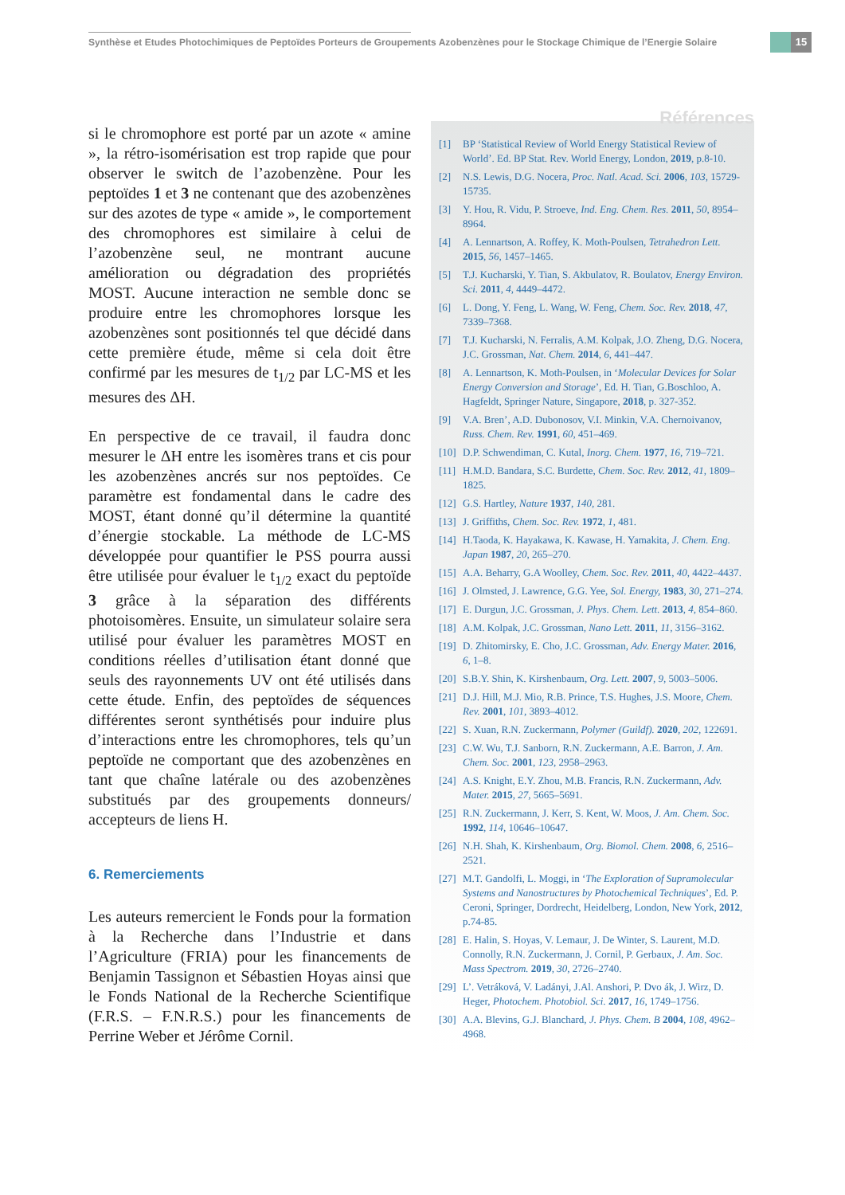Synthèse et Etudes Photochimiques de Peptoïdes Porteurs de Groupements Azobenzènes pour le Stockage Chimique de l’Energie Solaire
15
si le chromophore est porté par un azote « amine », la rétro-isomérisation est trop rapide que pour observer le switch de l’azobenzène. Pour les peptoïdes 1 et 3 ne contenant que des azobenzènes sur des azotes de type « amide », le comportement des chromophores est similaire à celui de l’azobenzène seul, ne montrant aucune amélioration ou dégradation des propriétés MOST. Aucune interaction ne semble donc se produire entre les chromophores lorsque les azobenzènes sont positionnés tel que décidé dans cette première étude, même si cela doit être confirmé par les mesures de t<sub>1/2</sub> par LC-MS et les mesures des ΔH.
En perspective de ce travail, il faudra donc mesurer le ΔH entre les isomères trans et cis pour les azobenzènes ancrés sur nos peptoïdes. Ce paramètre est fondamental dans le cadre des MOST, étant donné qu’il détermine la quantité d’énergie stockable. La méthode de LC-MS développée pour quantifier le PSS pourra aussi être utilisée pour évaluer le t<sub>1/2</sub> exact du peptoïde 3 grâce à la séparation des différents photoisomères. Ensuite, un simulateur solaire sera utilisé pour évaluer les paramètres MOST en conditions réelles d’utilisation étant donné que seuls des rayonnements UV ont été utilisés dans cette étude. Enfin, des peptoïdes de séquences différentes seront synthétisés pour induire plus d’interactions entre les chromophores, tels qu’un peptoïde ne comportant que des azobenzènes en tant que chaîne latérale ou des azobenzènes substitués par des groupements donneurs/ accepteurs de liens H.
6. Remerciements
Les auteurs remercient le Fonds pour la formation à la Recherche dans l’Industrie et dans l’Agriculture (FRIA) pour les financements de Benjamin Tassignon et Sébastien Hoyas ainsi que le Fonds National de la Recherche Scientifique (F.R.S. – F.N.R.S.) pour les financements de Perrine Weber et Jérôme Cornil.
Références
[1] BP ‘Statistical Review of World Energy Statistical Review of World’. Ed. BP Stat. Rev. World Energy, London, 2019, p.8-10.
[2] N.S. Lewis, D.G. Nocera, Proc. Natl. Acad. Sci. 2006, 103, 15729-15735.
[3] Y. Hou, R. Vidu, P. Stroeve, Ind. Eng. Chem. Res. 2011, 50, 8954–8964.
[4] A. Lennartson, A. Roffey, K. Moth-Poulsen, Tetrahedron Lett. 2015, 56, 1457–1465.
[5] T.J. Kucharski, Y. Tian, S. Akbulatov, R. Boulatov, Energy Environ. Sci. 2011, 4, 4449–4472.
[6] L. Dong, Y. Feng, L. Wang, W. Feng, Chem. Soc. Rev. 2018, 47, 7339–7368.
[7] T.J. Kucharski, N. Ferralis, A.M. Kolpak, J.O. Zheng, D.G. Nocera, J.C. Grossman, Nat. Chem. 2014, 6, 441–447.
[8] A. Lennartson, K. Moth-Poulsen, in ‘Molecular Devices for Solar Energy Conversion and Storage’, Ed. H. Tian, G.Boschloo, A. Hagfeldt, Springer Nature, Singapore, 2018, p. 327-352.
[9] V.A. Bren’, A.D. Dubonosov, V.I. Minkin, V.A. Chernoivanov, Russ. Chem. Rev. 1991, 60, 451–469.
[10] D.P. Schwendiman, C. Kutal, Inorg. Chem. 1977, 16, 719–721.
[11] H.M.D. Bandara, S.C. Burdette, Chem. Soc. Rev. 2012, 41, 1809–1825.
[12] G.S. Hartley, Nature 1937, 140, 281.
[13] J. Griffiths, Chem. Soc. Rev. 1972, 1, 481.
[14] H.Taoda, K. Hayakawa, K. Kawase, H. Yamakita, J. Chem. Eng. Japan 1987, 20, 265–270.
[15] A.A. Beharry, G.A Woolley, Chem. Soc. Rev. 2011, 40, 4422–4437.
[16] J. Olmsted, J. Lawrence, G.G. Yee, Sol. Energy, 1983, 30, 271–274.
[17] E. Durgun, J.C. Grossman, J. Phys. Chem. Lett. 2013, 4, 854–860.
[18] A.M. Kolpak, J.C. Grossman, Nano Lett. 2011, 11, 3156–3162.
[19] D. Zhitomirsky, E. Cho, J.C. Grossman, Adv. Energy Mater. 2016, 6, 1–8.
[20] S.B.Y. Shin, K. Kirshenbaum, Org. Lett. 2007, 9, 5003–5006.
[21] D.J. Hill, M.J. Mio, R.B. Prince, T.S. Hughes, J.S. Moore, Chem. Rev. 2001, 101, 3893–4012.
[22] S. Xuan, R.N. Zuckermann, Polymer (Guildf). 2020, 202, 122691.
[23] C.W. Wu, T.J. Sanborn, R.N. Zuckermann, A.E. Barron, J. Am. Chem. Soc. 2001, 123, 2958–2963.
[24] A.S. Knight, E.Y. Zhou, M.B. Francis, R.N. Zuckermann, Adv. Mater. 2015, 27, 5665–5691.
[25] R.N. Zuckermann, J. Kerr, S. Kent, W. Moos, J. Am. Chem. Soc. 1992, 114, 10646–10647.
[26] N.H. Shah, K. Kirshenbaum, Org. Biomol. Chem. 2008, 6, 2516–2521.
[27] M.T. Gandolfi, L. Moggi, in ‘The Exploration of Supramolecular Systems and Nanostructures by Photochemical Techniques’, Ed. P. Ceroni, Springer, Dordrecht, Heidelberg, London, New York, 2012, p.74-85.
[28] E. Halin, S. Hoyas, V. Lemaur, J. De Winter, S. Laurent, M.D. Connolly, R.N. Zuckermann, J. Cornil, P. Gerbaux, J. Am. Soc. Mass Spectrom. 2019, 30, 2726–2740.
[29] L’. Vetráková, V. Ladányi, J.Al. Anshori, P. Dvo ák, J. Wirz, D. Heger, Photochem. Photobiol. Sci. 2017, 16, 1749–1756.
[30] A.A. Blevins, G.J. Blanchard, J. Phys. Chem. B 2004, 108, 4962–4968.